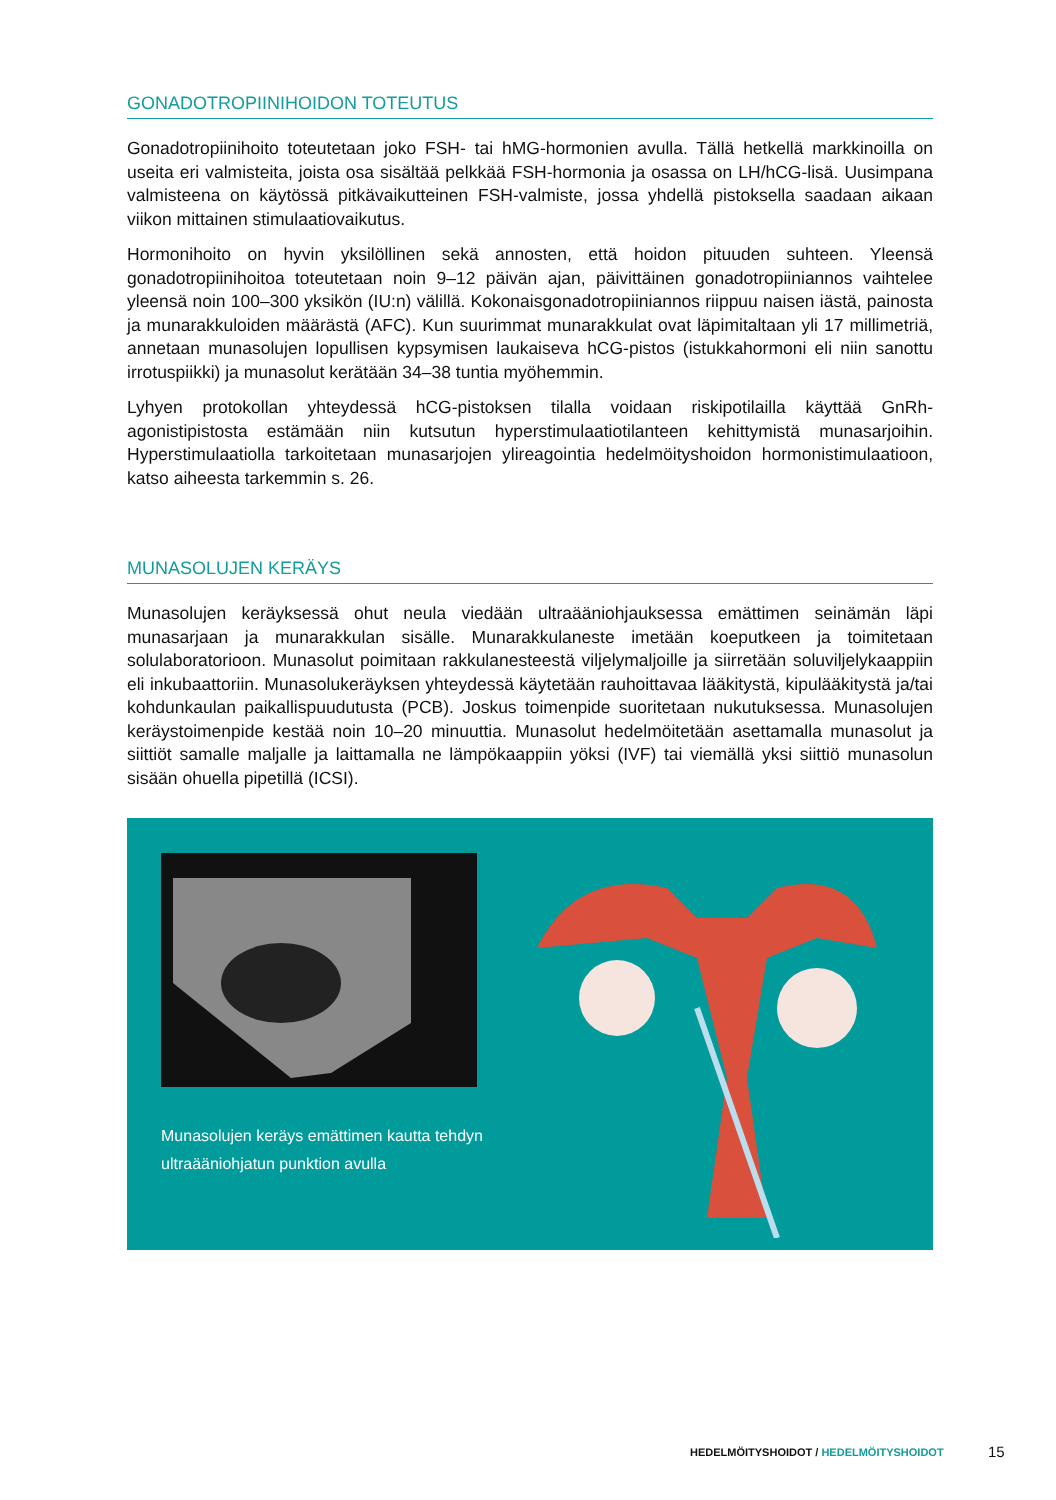GONADOTROPIINIHOIDON TOTEUTUS
Gonadotropiinihoito toteutetaan joko FSH- tai hMG-hormonien avulla. Tällä hetkellä markkinoilla on useita eri valmisteita, joista osa sisältää pelkkää FSH-hormonia ja osassa on LH/hCG-lisä. Uusimpana valmisteena on käytössä pitkävaikutteinen FSH-valmiste, jossa yhdellä pistoksella saadaan aikaan viikon mittainen stimulaatiovaikutus.
Hormonihoito on hyvin yksilöllinen sekä annosten, että hoidon pituuden suhteen. Yleensä gonadotropiinihoitoa toteutetaan noin 9–12 päivän ajan, päivittäinen gonadotropiiniannos vaihtelee yleensä noin 100–300 yksikön (IU:n) välillä. Kokonaisgonadotropiiniannos riippuu naisen iästä, painosta ja munarakkuloiden määrästä (AFC). Kun suurimmat munarakkulat ovat läpimitaltaan yli 17 millimetriä, annetaan munasolujen lopullisen kypsymisen laukaiseva hCG-pistos (istukkahormoni eli niin sanottu irrotuspiikki) ja munasolut kerätään 34–38 tuntia myöhemmin.
Lyhyen protokollan yhteydessä hCG-pistoksen tilalla voidaan riskipotilailla käyttää GnRh-agonistipistosta estämään niin kutsutun hyperstimulaatiotilanteen kehittymistä munasarjoihin. Hyperstimulaatiolla tarkoitetaan munasarjojen ylireagointia hedelmöityshoidon hormonistimulaatioon, katso aiheesta tarkemmin s. 26.
MUNASOLUJEN KERÄYS
Munasolujen keräyksessä ohut neula viedään ultraääniohjauksessa emättimen seinämän läpi munasarjaan ja munarakkulan sisälle. Munarakkulaneste imetään koeputkeen ja toimitetaan solulaboratorioon. Munasolut poimitaan rakkulanesteestä viljelymaljoille ja siirretään soluviljelykaappiin eli inkubaattoriin. Munasolukeräyksen yhteydessä käytetään rauhoittavaa lääkitystä, kipulääkitystä ja/tai kohdunkaulan paikallispuudutusta (PCB). Joskus toimenpide suoritetaan nukutuksessa. Munasolujen keräystoimenpide kestää noin 10–20 minuuttia. Munasolut hedelmöitetään asettamalla munasolut ja siittiöt samalle maljalle ja laittamalla ne lämpökaappiin yöksi (IVF) tai viemällä yksi siittiö munasolun sisään ohuella pipetillä (ICSI).
Munasolujen keräys emättimen kautta tehdyn
ultraääniohjatun punktion avulla
HEDELMÖITYSHOIDOT / HEDELMÖITYSHOIDOT
15